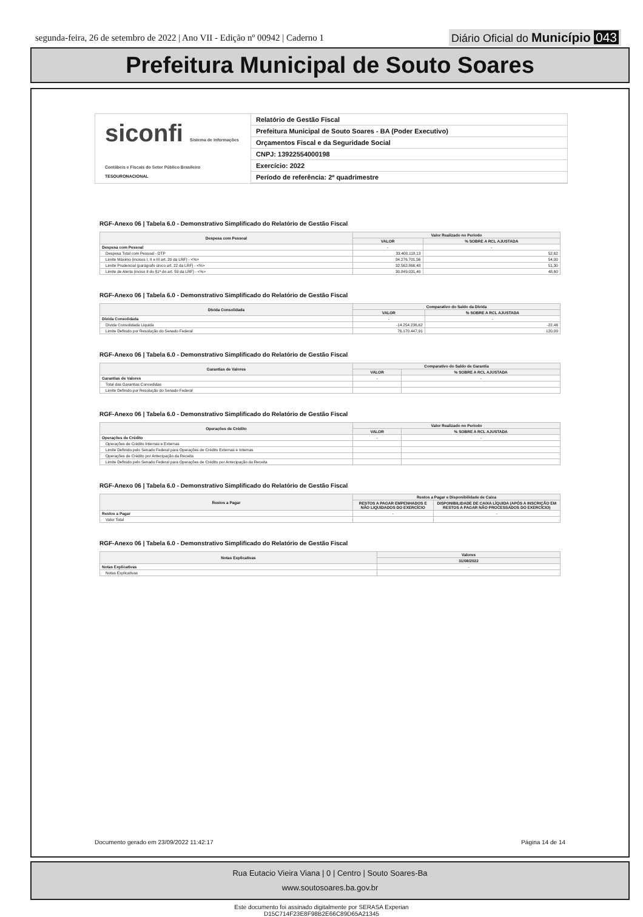segunda-feira, 26 de setembro de 2022 | Ano VII - Edição nº 00942 | Caderno 1
Diário Oficial do Município 043
Prefeitura Municipal de Souto Soares
siconfi Sistema de Informações Contábeis e Fiscais do Setor Público Brasileiro
TESOURONACIONAL
Relatório de Gestão Fiscal
Prefeitura Municipal de Souto Soares - BA (Poder Executivo)
Orçamentos Fiscal e da Seguridade Social
CNPJ: 13922554000198
Exercício: 2022
Período de referência: 2º quadrimestre
RGF-Anexo 06 | Tabela 6.0 - Demonstrativo Simplificado do Relatório de Gestão Fiscal
| Despesa com Pessoal | Valor Realizado no Período | |
| --- | --- | --- |
| | VALOR | % SOBRE A RCL AJUSTADA |
| Despesa com Pessoal | - | - |
| Despesa Total com Pessoal - DTP | 33.400.118,13 | 52,62 |
| Limite Máximo (incisos I, II e III art. 20 da LRF) - <%> | 34.276.701,56 | 54,00 |
| Limite Prudencial (parágrafo único art. 22 da LRF) - <%> | 32.562.866,48 | 51,30 |
| Limite de Alerta (inciso II do §1º do art. 59 da LRF) - <%> | 30.849.031,40 | 48,60 |
RGF-Anexo 06 | Tabela 6.0 - Demonstrativo Simplificado do Relatório de Gestão Fiscal
| Dívida Consolidada | Comparativo do Saldo da Dívida | |
| --- | --- | --- |
| | VALOR | % SOBRE A RCL AJUSTADA |
| Dívida Consolidada | - | - |
| Dívida Consolidada Líquida | -14.254.236,62 | -22,46 |
| Limite Definido por Resolução do Senado Federal | 76.170.447,91 | 120,00 |
RGF-Anexo 06 | Tabela 6.0 - Demonstrativo Simplificado do Relatório de Gestão Fiscal
| Garantias de Valores | Comparativo do Saldo de Garantia | |
| --- | --- | --- |
| | VALOR | % SOBRE A RCL AJUSTADA |
| Garantias de Valores | - | - |
| Total das Garantias Concedidas | | |
| Limite Definido por Resolução do Senado Federal | | |
RGF-Anexo 06 | Tabela 6.0 - Demonstrativo Simplificado do Relatório de Gestão Fiscal
| Operações de Crédito | Valor Realizado no Período | |
| --- | --- | --- |
| | VALOR | % SOBRE A RCL AJUSTADA |
| Operações de Crédito | - | - |
| Operações de Crédito Internas e Externas | | |
| Limite Definido pelo Senado Federal para Operações de Crédito Externas e Internas | | |
| Operações de Crédito por Antecipação da Receita | | |
| Limite Definido pelo Senado Federal para Operações de Crédito por Antecipação da Receita | | |
RGF-Anexo 06 | Tabela 6.0 - Demonstrativo Simplificado do Relatório de Gestão Fiscal
| Restos a Pagar | Restos a Pagar e Disponibilidade de Caixa | |
| --- | --- | --- |
| | RESTOS A PAGAR EMPENHADOS E NÃO LIQUIDADOS DO EXERCÍCIO | DISPONIBILIDADE DE CAIXA LÍQUIDA (APÓS A INSCRIÇÃO EM RESTOS A PAGAR NÃO PROCESSADOS DO EXERCÍCIO) |
| Restos a Pagar | - | - |
| Valor Total | | |
RGF-Anexo 06 | Tabela 6.0 - Demonstrativo Simplificado do Relatório de Gestão Fiscal
| Notas Explicativas | Valores |
| --- | --- |
| | 31/08/2022 |
| Notas Explicativas | - |
| Notas Explicativas | |
Documento gerado em 23/09/2022 11:42:17 Página 14 de 14
Rua Eutacio Vieira Viana | 0 | Centro | Souto Soares-Ba
www.soutosoares.ba.gov.br
Este documento foi assinado digitalmente por SERASA Experian
D15C714F23E8F98B2E66C89D65A21345